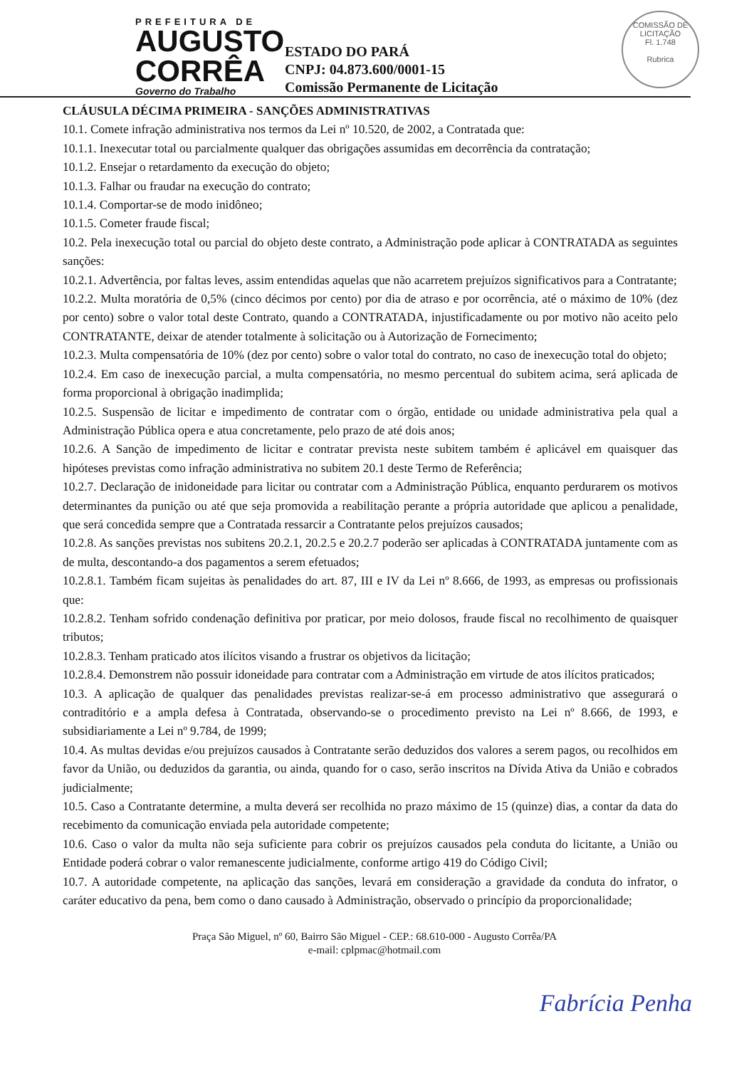PREFEITURA DE
AUGUSTO
CORRÊA
Governo do Trabalho
ESTADO DO PARÁ
CNPJ: 04.873.600/0001-15
Comissão Permanente de Licitação
COMISSÃO DE LICITAÇÃO
Fl. 1.748
Rubrica
CLÁUSULA DÉCIMA PRIMEIRA - SANÇÕES ADMINISTRATIVAS
10.1. Comete infração administrativa nos termos da Lei nº 10.520, de 2002, a Contratada que:
10.1.1. Inexecutar total ou parcialmente qualquer das obrigações assumidas em decorrência da contratação;
10.1.2. Ensejar o retardamento da execução do objeto;
10.1.3. Falhar ou fraudar na execução do contrato;
10.1.4. Comportar-se de modo inidôneo;
10.1.5. Cometer fraude fiscal;
10.2. Pela inexecução total ou parcial do objeto deste contrato, a Administração pode aplicar à CONTRATADA as seguintes sanções:
10.2.1. Advertência, por faltas leves, assim entendidas aquelas que não acarretem prejuízos significativos para a Contratante;
10.2.2. Multa moratória de 0,5% (cinco décimos por cento) por dia de atraso e por ocorrência, até o máximo de 10% (dez por cento) sobre o valor total deste Contrato, quando a CONTRATADA, injustificadamente ou por motivo não aceito pelo CONTRATANTE, deixar de atender totalmente à solicitação ou à Autorização de Fornecimento;
10.2.3. Multa compensatória de 10% (dez por cento) sobre o valor total do contrato, no caso de inexecução total do objeto;
10.2.4. Em caso de inexecução parcial, a multa compensatória, no mesmo percentual do subitem acima, será aplicada de forma proporcional à obrigação inadimplida;
10.2.5. Suspensão de licitar e impedimento de contratar com o órgão, entidade ou unidade administrativa pela qual a Administração Pública opera e atua concretamente, pelo prazo de até dois anos;
10.2.6. A Sanção de impedimento de licitar e contratar prevista neste subitem também é aplicável em quaisquer das hipóteses previstas como infração administrativa no subitem 20.1 deste Termo de Referência;
10.2.7. Declaração de inidoneidade para licitar ou contratar com a Administração Pública, enquanto perdurarem os motivos determinantes da punição ou até que seja promovida a reabilitação perante a própria autoridade que aplicou a penalidade, que será concedida sempre que a Contratada ressarcir a Contratante pelos prejuízos causados;
10.2.8. As sanções previstas nos subitens 20.2.1, 20.2.5 e 20.2.7 poderão ser aplicadas à CONTRATADA juntamente com as de multa, descontando-a dos pagamentos a serem efetuados;
10.2.8.1. Também ficam sujeitas às penalidades do art. 87, III e IV da Lei nº 8.666, de 1993, as empresas ou profissionais que:
10.2.8.2. Tenham sofrido condenação definitiva por praticar, por meio dolosos, fraude fiscal no recolhimento de quaisquer tributos;
10.2.8.3. Tenham praticado atos ilícitos visando a frustrar os objetivos da licitação;
10.2.8.4. Demonstrem não possuir idoneidade para contratar com a Administração em virtude de atos ilícitos praticados;
10.3. A aplicação de qualquer das penalidades previstas realizar-se-á em processo administrativo que assegurará o contraditório e a ampla defesa à Contratada, observando-se o procedimento previsto na Lei nº 8.666, de 1993, e subsidiariamente a Lei nº 9.784, de 1999;
10.4. As multas devidas e/ou prejuízos causados à Contratante serão deduzidos dos valores a serem pagos, ou recolhidos em favor da União, ou deduzidos da garantia, ou ainda, quando for o caso, serão inscritos na Dívida Ativa da União e cobrados judicialmente;
10.5. Caso a Contratante determine, a multa deverá ser recolhida no prazo máximo de 15 (quinze) dias, a contar da data do recebimento da comunicação enviada pela autoridade competente;
10.6. Caso o valor da multa não seja suficiente para cobrir os prejuízos causados pela conduta do licitante, a União ou Entidade poderá cobrar o valor remanescente judicialmente, conforme artigo 419 do Código Civil;
10.7. A autoridade competente, na aplicação das sanções, levará em consideração a gravidade da conduta do infrator, o caráter educativo da pena, bem como o dano causado à Administração, observado o princípio da proporcionalidade;
Fabrícia Penha
Praça São Miguel, nº 60, Bairro São Miguel - CEP.: 68.610-000 - Augusto Corrêa/PA
e-mail: cplpmac@hotmail.com